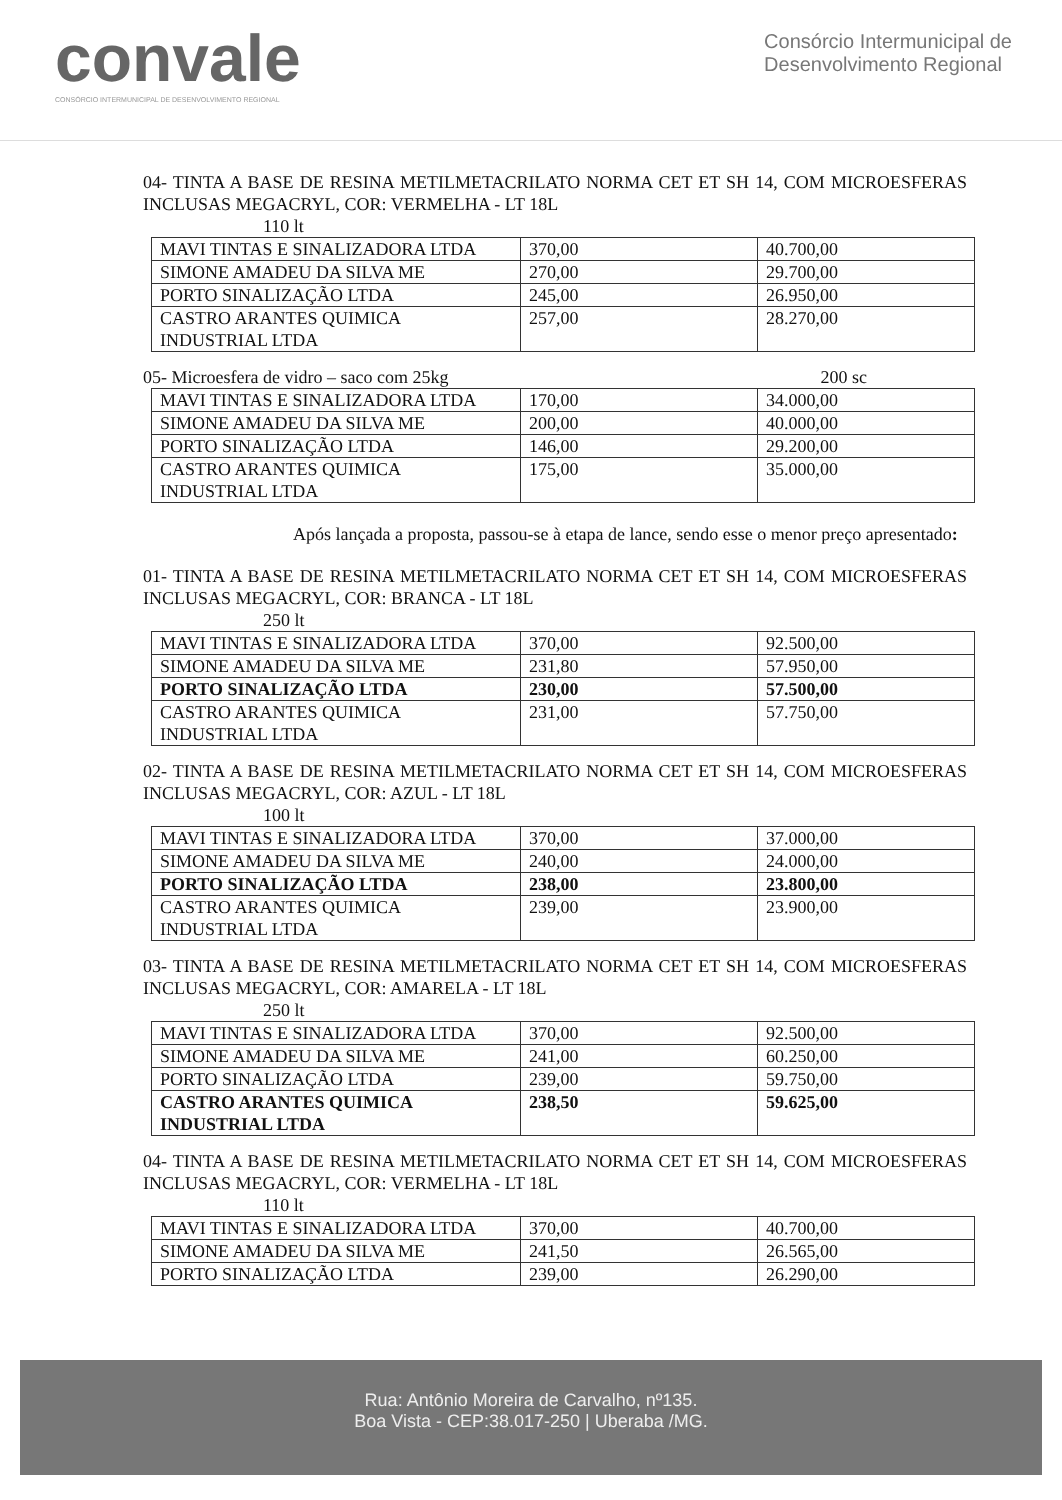convale
CONSÓRCIO INTERMUNICIPAL DE DESENVOLVIMENTO REGIONAL
Consórcio Intermunicipal de
Desenvolvimento Regional
04- TINTA A BASE DE RESINA METILMETACRILATO NORMA CET ET SH 14, COM MICROESFERAS INCLUSAS MEGACRYL, COR: VERMELHA - LT 18L
110 lt
| MAVI TINTAS E SINALIZADORA LTDA | 370,00 | 40.700,00 |
| SIMONE AMADEU DA SILVA ME | 270,00 | 29.700,00 |
| PORTO SINALIZAÇÃO LTDA | 245,00 | 26.950,00 |
| CASTRO ARANTES QUIMICA INDUSTRIAL LTDA | 257,00 | 28.270,00 |
05- Microesfera de vidro – saco com 25kg 200 sc
| MAVI TINTAS E SINALIZADORA LTDA | 170,00 | 34.000,00 |
| SIMONE AMADEU DA SILVA ME | 200,00 | 40.000,00 |
| PORTO SINALIZAÇÃO LTDA | 146,00 | 29.200,00 |
| CASTRO ARANTES QUIMICA INDUSTRIAL LTDA | 175,00 | 35.000,00 |
Após lançada a proposta, passou-se à etapa de lance, sendo esse o menor preço apresentado:
01- TINTA A BASE DE RESINA METILMETACRILATO NORMA CET ET SH 14, COM MICROESFERAS INCLUSAS MEGACRYL, COR: BRANCA - LT 18L
250 lt
| MAVI TINTAS E SINALIZADORA LTDA | 370,00 | 92.500,00 |
| SIMONE AMADEU DA SILVA ME | 231,80 | 57.950,00 |
| PORTO SINALIZAÇÃO LTDA | 230,00 | 57.500,00 |
| CASTRO ARANTES QUIMICA INDUSTRIAL LTDA | 231,00 | 57.750,00 |
02- TINTA A BASE DE RESINA METILMETACRILATO NORMA CET ET SH 14, COM MICROESFERAS INCLUSAS MEGACRYL, COR: AZUL - LT 18L
100 lt
| MAVI TINTAS E SINALIZADORA LTDA | 370,00 | 37.000,00 |
| SIMONE AMADEU DA SILVA ME | 240,00 | 24.000,00 |
| PORTO SINALIZAÇÃO LTDA | 238,00 | 23.800,00 |
| CASTRO ARANTES QUIMICA INDUSTRIAL LTDA | 239,00 | 23.900,00 |
03- TINTA A BASE DE RESINA METILMETACRILATO NORMA CET ET SH 14, COM MICROESFERAS INCLUSAS MEGACRYL, COR: AMARELA - LT 18L
250 lt
| MAVI TINTAS E SINALIZADORA LTDA | 370,00 | 92.500,00 |
| SIMONE AMADEU DA SILVA ME | 241,00 | 60.250,00 |
| PORTO SINALIZAÇÃO LTDA | 239,00 | 59.750,00 |
| CASTRO ARANTES QUIMICA INDUSTRIAL LTDA | 238,50 | 59.625,00 |
04- TINTA A BASE DE RESINA METILMETACRILATO NORMA CET ET SH 14, COM MICROESFERAS INCLUSAS MEGACRYL, COR: VERMELHA - LT 18L
110 lt
| MAVI TINTAS E SINALIZADORA LTDA | 370,00 | 40.700,00 |
| SIMONE AMADEU DA SILVA ME | 241,50 | 26.565,00 |
| PORTO SINALIZAÇÃO LTDA | 239,00 | 26.290,00 |
Rua: Antônio Moreira de Carvalho, nº135.
Boa Vista - CEP:38.017-250 | Uberaba /MG.